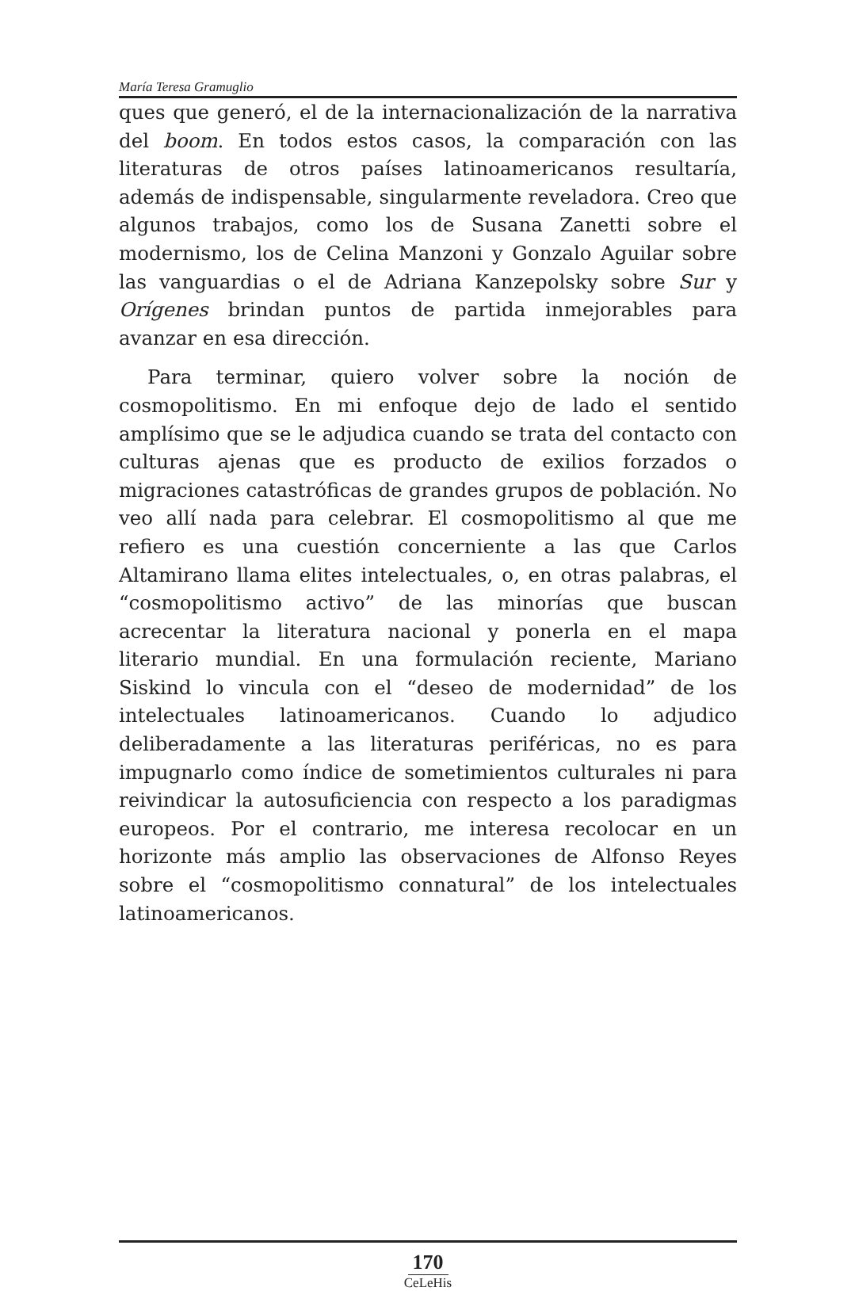María Teresa Gramuglio
ques que generó, el de la internacionalización de la narrativa del boom. En todos estos casos, la comparación con las literaturas de otros países latinoamericanos resultaría, además de indispensable, singularmente reveladora. Creo que algunos trabajos, como los de Susana Zanetti sobre el modernismo, los de Celina Manzoni y Gonzalo Aguilar sobre las vanguardias o el de Adriana Kanzepolsky sobre Sur y Orígenes brindan puntos de partida inmejorables para avanzar en esa dirección.
Para terminar, quiero volver sobre la noción de cosmopolitismo. En mi enfoque dejo de lado el sentido amplísimo que se le adjudica cuando se trata del contacto con culturas ajenas que es producto de exilios forzados o migraciones catastróficas de grandes grupos de población. No veo allí nada para celebrar. El cosmopolitismo al que me refiero es una cuestión concerniente a las que Carlos Altamirano llama elites intelectuales, o, en otras palabras, el “cosmopolitismo activo” de las minorías que buscan acrecentar la literatura nacional y ponerla en el mapa literario mundial. En una formulación reciente, Mariano Siskind lo vincula con el “deseo de modernidad” de los intelectuales latinoamericanos. Cuando lo adjudico deliberadamente a las literaturas periféricas, no es para impugnarlo como índice de sometimientos culturales ni para reivindicar la autosuficiencia con respecto a los paradigmas europeos. Por el contrario, me interesa recolocar en un horizonte más amplio las observaciones de Alfonso Reyes sobre el “cosmopolitismo connatural” de los intelectuales latinoamericanos.
170
CeLeHis